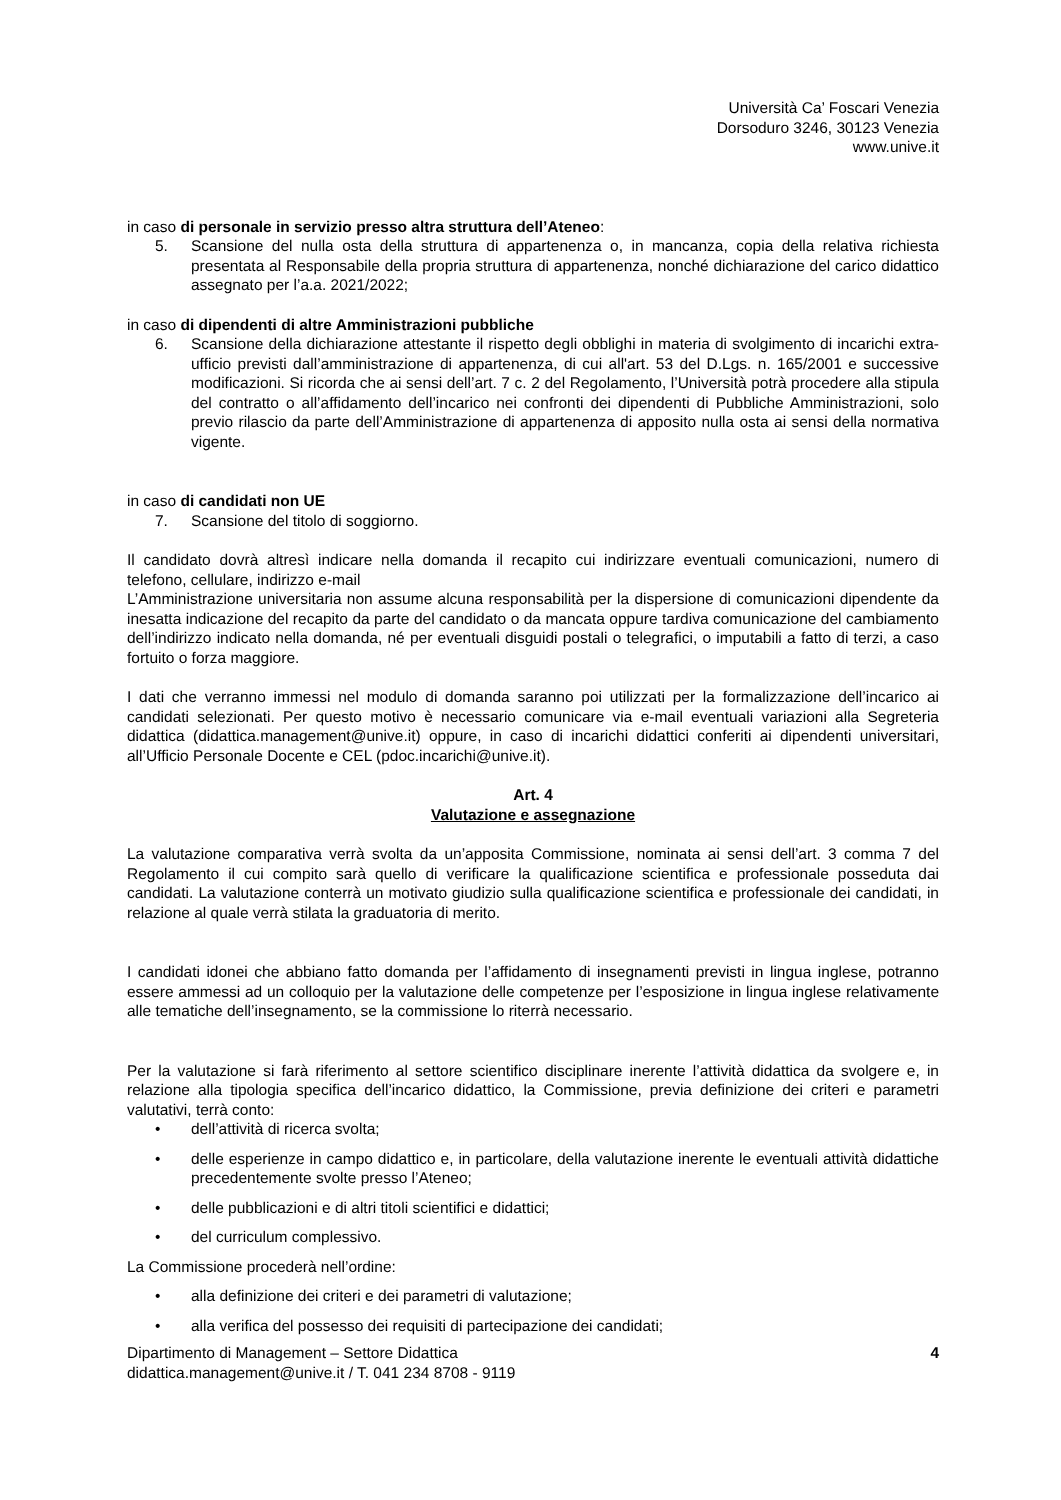Università Ca’ Foscari Venezia
Dorsoduro 3246, 30123 Venezia
www.unive.it
in caso di personale in servizio presso altra struttura dell’Ateneo:
5. Scansione del nulla osta della struttura di appartenenza o, in mancanza, copia della relativa richiesta presentata al Responsabile della propria struttura di appartenenza, nonché dichiarazione del carico didattico assegnato per l’a.a. 2021/2022;
in caso di dipendenti di altre Amministrazioni pubbliche
6. Scansione della dichiarazione attestante il rispetto degli obblighi in materia di svolgimento di incarichi extra-ufficio previsti dall’amministrazione di appartenenza, di cui all'art. 53 del D.Lgs. n. 165/2001 e successive modificazioni. Si ricorda che ai sensi dell’art. 7 c. 2 del Regolamento, l’Università potrà procedere alla stipula del contratto o all’affidamento dell’incarico nei confronti dei dipendenti di Pubbliche Amministrazioni, solo previo rilascio da parte dell’Amministrazione di appartenenza di apposito nulla osta ai sensi della normativa vigente.
in caso di candidati non UE
7. Scansione del titolo di soggiorno.
Il candidato dovrà altresì indicare nella domanda il recapito cui indirizzare eventuali comunicazioni, numero di telefono, cellulare, indirizzo e-mail
L’Amministrazione universitaria non assume alcuna responsabilità per la dispersione di comunicazioni dipendente da inesatta indicazione del recapito da parte del candidato o da mancata oppure tardiva comunicazione del cambiamento dell’indirizzo indicato nella domanda, né per eventuali disguidi postali o telegrafici, o imputabili a fatto di terzi, a caso fortuito o forza maggiore.
I dati che verranno immessi nel modulo di domanda saranno poi utilizzati per la formalizzazione dell’incarico ai candidati selezionati. Per questo motivo è necessario comunicare via e-mail eventuali variazioni alla Segreteria didattica (didattica.management@unive.it) oppure, in caso di incarichi didattici conferiti ai dipendenti universitari, all’Ufficio Personale Docente e CEL (pdoc.incarichi@unive.it).
Art. 4
Valutazione e assegnazione
La valutazione comparativa verrà svolta da un’apposita Commissione, nominata ai sensi dell’art. 3 comma 7 del Regolamento il cui compito sarà quello di verificare la qualificazione scientifica e professionale posseduta dai candidati. La valutazione conterrà un motivato giudizio sulla qualificazione scientifica e professionale dei candidati, in relazione al quale verrà stilata la graduatoria di merito.
I candidati idonei che abbiano fatto domanda per l’affidamento di insegnamenti previsti in lingua inglese, potranno essere ammessi ad un colloquio per la valutazione delle competenze per l’esposizione in lingua inglese relativamente alle tematiche dell’insegnamento, se la commissione lo riterrà necessario.
Per la valutazione si farà riferimento al settore scientifico disciplinare inerente l’attività didattica da svolgere e, in relazione alla tipologia specifica dell’incarico didattico, la Commissione, previa definizione dei criteri e parametri valutativi, terrà conto:
• dell’attività di ricerca svolta;
• delle esperienze in campo didattico e, in particolare, della valutazione inerente le eventuali attività didattiche precedentemente svolte presso l’Ateneo;
• delle pubblicazioni e di altri titoli scientifici e didattici;
• del curriculum complessivo.
La Commissione procederà nell’ordine:
• alla definizione dei criteri e dei parametri di valutazione;
• alla verifica del possesso dei requisiti di partecipazione dei candidati;
Dipartimento di Management – Settore Didattica
didattica.management@unive.it / T. 041 234 8708 - 9119 4